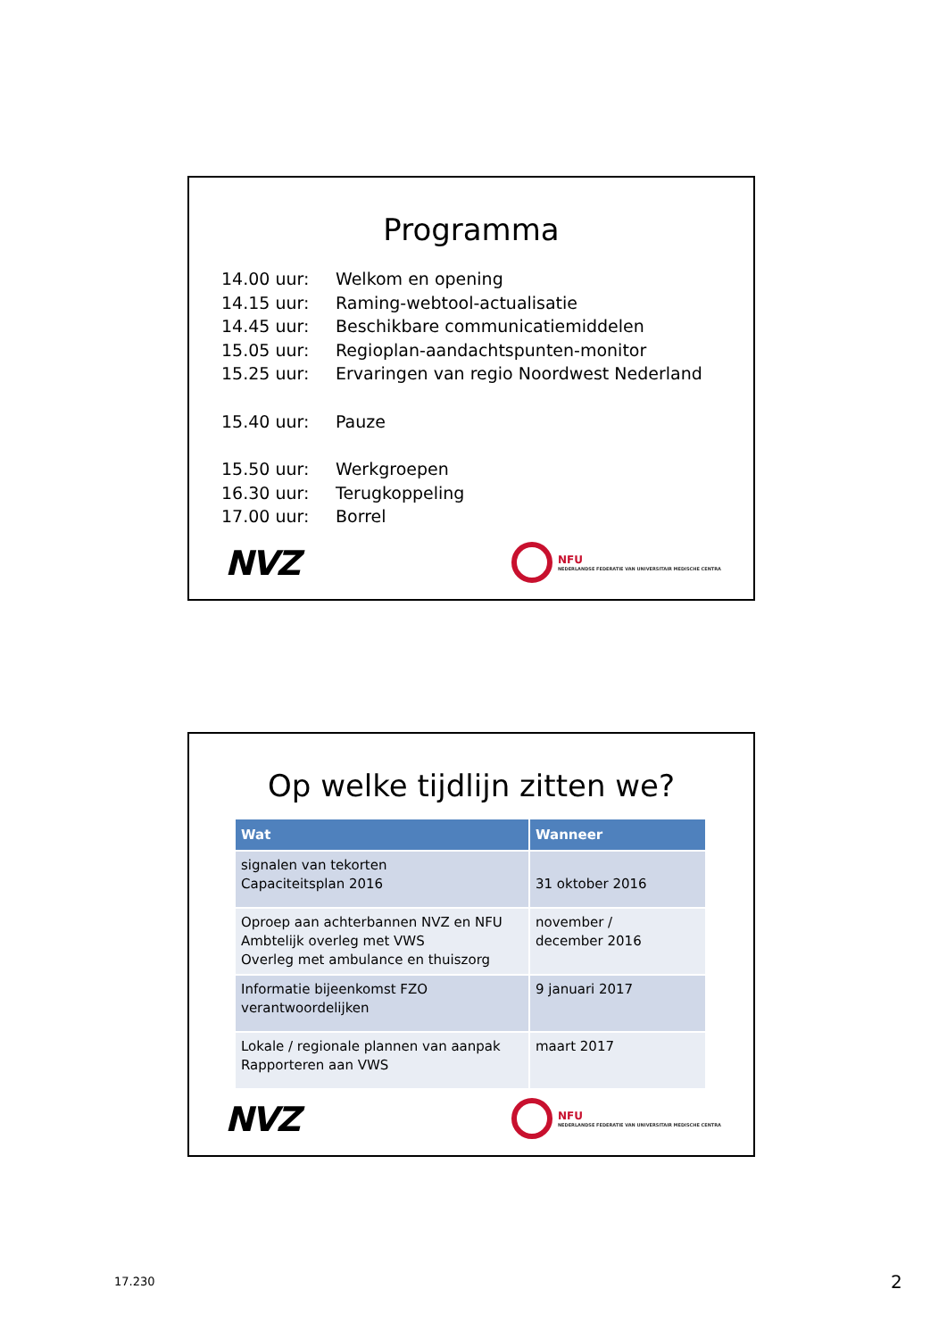Programma
| 14.00 uur: | Welkom en opening |
| 14.15 uur: | Raming-webtool-actualisatie |
| 14.45 uur: | Beschikbare communicatiemiddelen |
| 15.05 uur: | Regioplan-aandachtspunten-monitor |
| 15.25 uur: | Ervaringen van regio Noordwest Nederland |
| 15.40 uur: | Pauze |
| 15.50 uur: | Werkgroepen |
| 16.30 uur: | Terugkoppeling |
| 17.00 uur: | Borrel |
NVZ NFU
NEDERLANDSE FEDERATIE VAN UNIVERSITAIR MEDISCHE CENTRA
Op welke tijdlijn zitten we?
| Wat | Wanneer |
| --- | --- |
| signalen van tekorten Capaciteitsplan 2016 | 31 oktober 2016 |
| Oproep aan achterbannen NVZ en NFU Ambtelijk overleg met VWS Overleg met ambulance en thuiszorg | november / december 2016 |
| Informatie bijeenkomst FZO verantwoordelijken | 9 januari 2017 |
| Lokale / regionale plannen van aanpak Rapporteren aan VWS | maart 2017 |
NVZ NFU
NEDERLANDSE FEDERATIE VAN UNIVERSITAIR MEDISCHE CENTRA
17.230 2